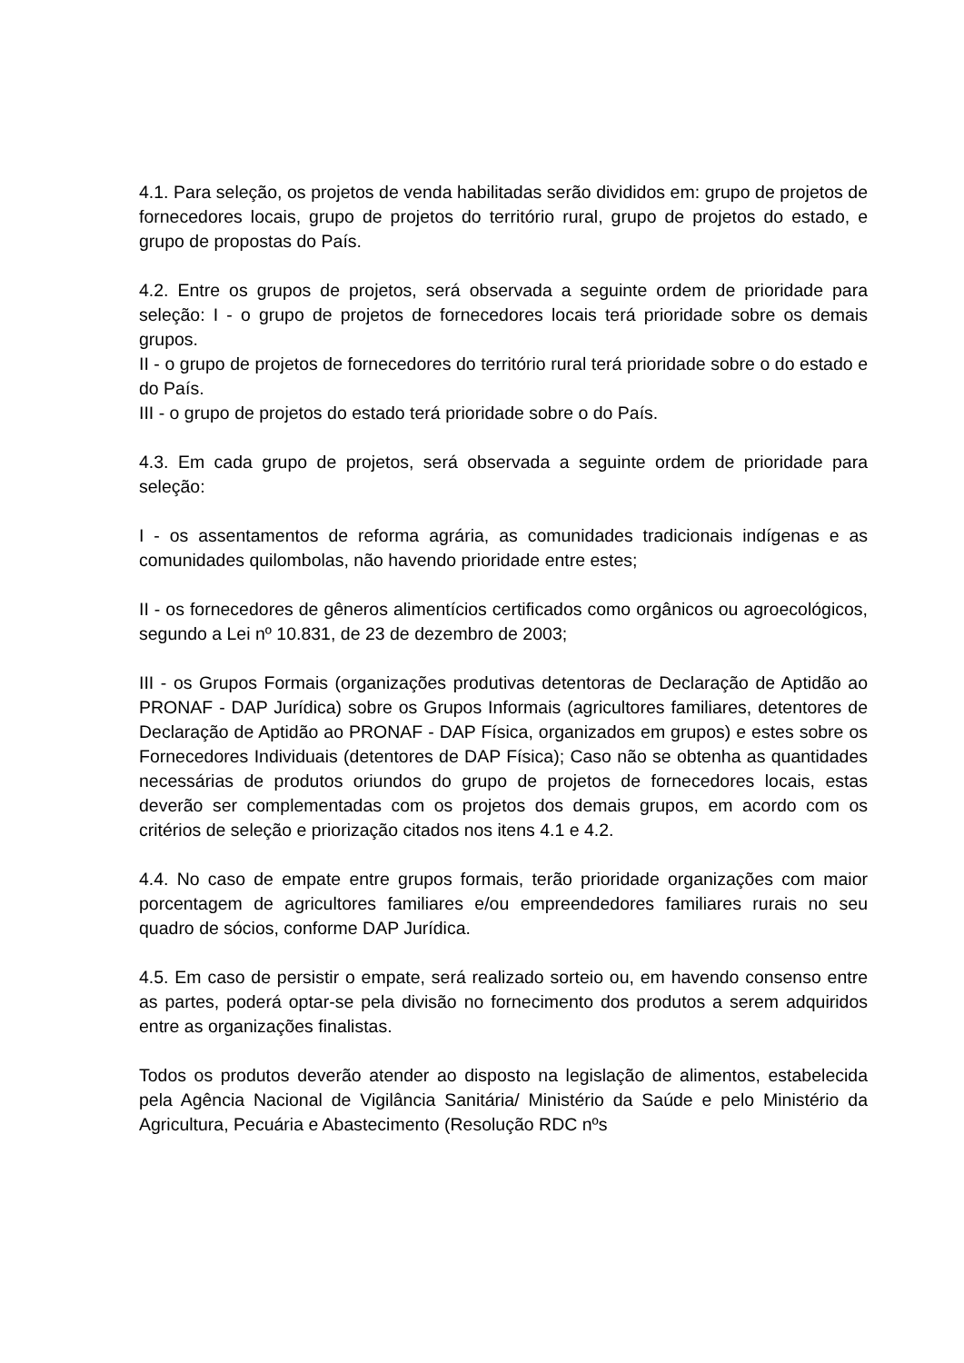4.1. Para seleção, os projetos de venda habilitadas serão divididos em: grupo de projetos de fornecedores locais, grupo de projetos do território rural, grupo de projetos do estado, e grupo de propostas do País.
4.2. Entre os grupos de projetos, será observada a seguinte ordem de prioridade para seleção: I - o grupo de projetos de fornecedores locais terá prioridade sobre os demais grupos.
II - o grupo de projetos de fornecedores do território rural terá prioridade sobre o do estado e do País.
III - o grupo de projetos do estado terá prioridade sobre o do País.
4.3. Em cada grupo de projetos, será observada a seguinte ordem de prioridade para seleção:
I - os assentamentos de reforma agrária, as comunidades tradicionais indígenas e as comunidades quilombolas, não havendo prioridade entre estes;
II - os fornecedores de gêneros alimentícios certificados como orgânicos ou agroecológicos, segundo a Lei nº 10.831, de 23 de dezembro de 2003;
III - os Grupos Formais (organizações produtivas detentoras de Declaração de Aptidão ao PRONAF - DAP Jurídica) sobre os Grupos Informais (agricultores familiares, detentores de Declaração de Aptidão ao PRONAF - DAP Física, organizados em grupos) e estes sobre os Fornecedores Individuais (detentores de DAP Física); Caso não se obtenha as quantidades necessárias de produtos oriundos do grupo de projetos de fornecedores locais, estas deverão ser complementadas com os projetos dos demais grupos, em acordo com os critérios de seleção e priorização citados nos itens 4.1 e 4.2.
4.4. No caso de empate entre grupos formais, terão prioridade organizações com maior porcentagem de agricultores familiares e/ou empreendedores familiares rurais no seu quadro de sócios, conforme DAP Jurídica.
4.5. Em caso de persistir o empate, será realizado sorteio ou, em havendo consenso entre as partes, poderá optar-se pela divisão no fornecimento dos produtos a serem adquiridos entre as organizações finalistas.
Todos os produtos deverão atender ao disposto na legislação de alimentos, estabelecida pela Agência Nacional de Vigilância Sanitária/ Ministério da Saúde e pelo Ministério da Agricultura, Pecuária e Abastecimento (Resolução RDC nºs